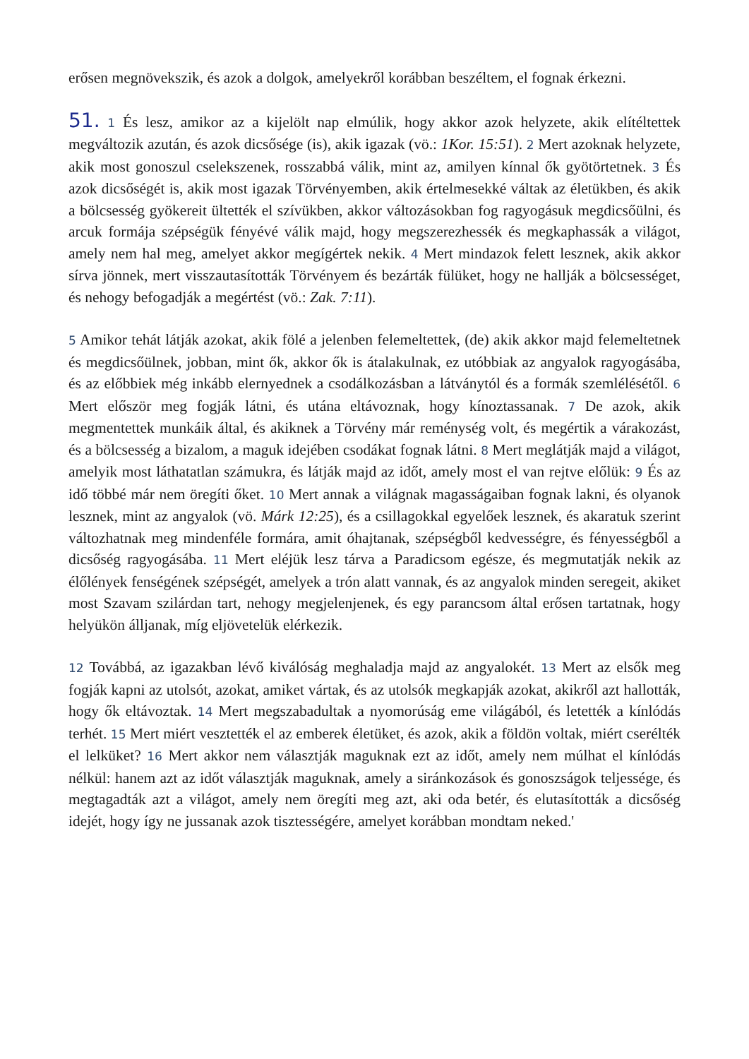erősen megnövekszik, és azok a dolgok, amelyekről korábban beszéltem, el fognak érkezni.
51. 1 És lesz, amikor az a kijelölt nap elmúlik, hogy akkor azok helyzete, akik elítéltettek megváltozik azután, és azok dicsősége (is), akik igazak (vö.: 1Kor. 15:51). 2 Mert azoknak helyzete, akik most gonoszul cselekszenek, rosszabbá válik, mint az, amilyen kínnal ők gyötörtetnek. 3 És azok dicsőségét is, akik most igazak Törvényemben, akik értelmesekké váltak az életükben, és akik a bölcsesség gyökereit ültették el szívükben, akkor változásokban fog ragyogásuk megdicsőülni, és arcuk formája szépségük fényévé válik majd, hogy megszerezhessék és megkaphassák a világot, amely nem hal meg, amelyet akkor megígértek nekik. 4 Mert mindazok felett lesznek, akik akkor sírva jönnek, mert visszautasították Törvényem és bezárták fülüket, hogy ne hallják a bölcsességet, és nehogy befogadják a megértést (vö.: Zak. 7:11).
5 Amikor tehát látják azokat, akik fölé a jelenben felemeltettek, (de) akik akkor majd felemeltetnek és megdicsőülnek, jobban, mint ők, akkor ők is átalakulnak, ez utóbbiak az angyalok ragyogásába, és az előbbiek még inkább elernyednek a csodálkozásban a látványtól és a formák szemlélésétől. 6 Mert először meg fogják látni, és utána eltávoznak, hogy kínoztassanak. 7 De azok, akik megmentettek munkáik által, és akiknek a Törvény már reménység volt, és megértik a várakozást, és a bölcsesség a bizalom, a maguk idejében csodákat fognak látni. 8 Mert meglátják majd a világot, amelyik most láthatatlan számukra, és látják majd az időt, amely most el van rejtve előlük: 9 És az idő többé már nem öregíti őket. 10 Mert annak a világnak magasságaiban fognak lakni, és olyanok lesznek, mint az angyalok (vö. Márk 12:25), és a csillagokkal egyelőek lesznek, és akaratuk szerint változhatnak meg mindenféle formára, amit óhajtanak, szépségből kedvességre, és fényességből a dicsőség ragyogásába. 11 Mert eléjük lesz tárva a Paradicsom egésze, és megmutatják nekik az élőlények fenségének szépségét, amelyek a trón alatt vannak, és az angyalok minden seregeit, akiket most Szavam szilárdan tart, nehogy megjelenjenek, és egy parancsom által erősen tartatnak, hogy helyükön álljanak, míg eljövetelük elérkezik.
12 Továbbá, az igazakban lévő kiválóság meghaladja majd az angyalokét. 13 Mert az elsők meg fogják kapni az utolsót, azokat, amiket vártak, és az utolsók megkapják azokat, akikről azt hallották, hogy ők eltávoztak. 14 Mert megszabadultak a nyomorúság eme világából, és letették a kínlódás terhét. 15 Mert miért vesztették el az emberek életüket, és azok, akik a földön voltak, miért cserélték el lelküket? 16 Mert akkor nem választják maguknak ezt az időt, amely nem múlhat el kínlódás nélkül: hanem azt az időt választják maguknak, amely a siránkozások és gonoszságok teljessége, és megtagadták azt a világot, amely nem öregíti meg azt, aki oda betér, és elutasították a dicsőség idejét, hogy így ne jussanak azok tisztességére, amelyet korábban mondtam neked.'